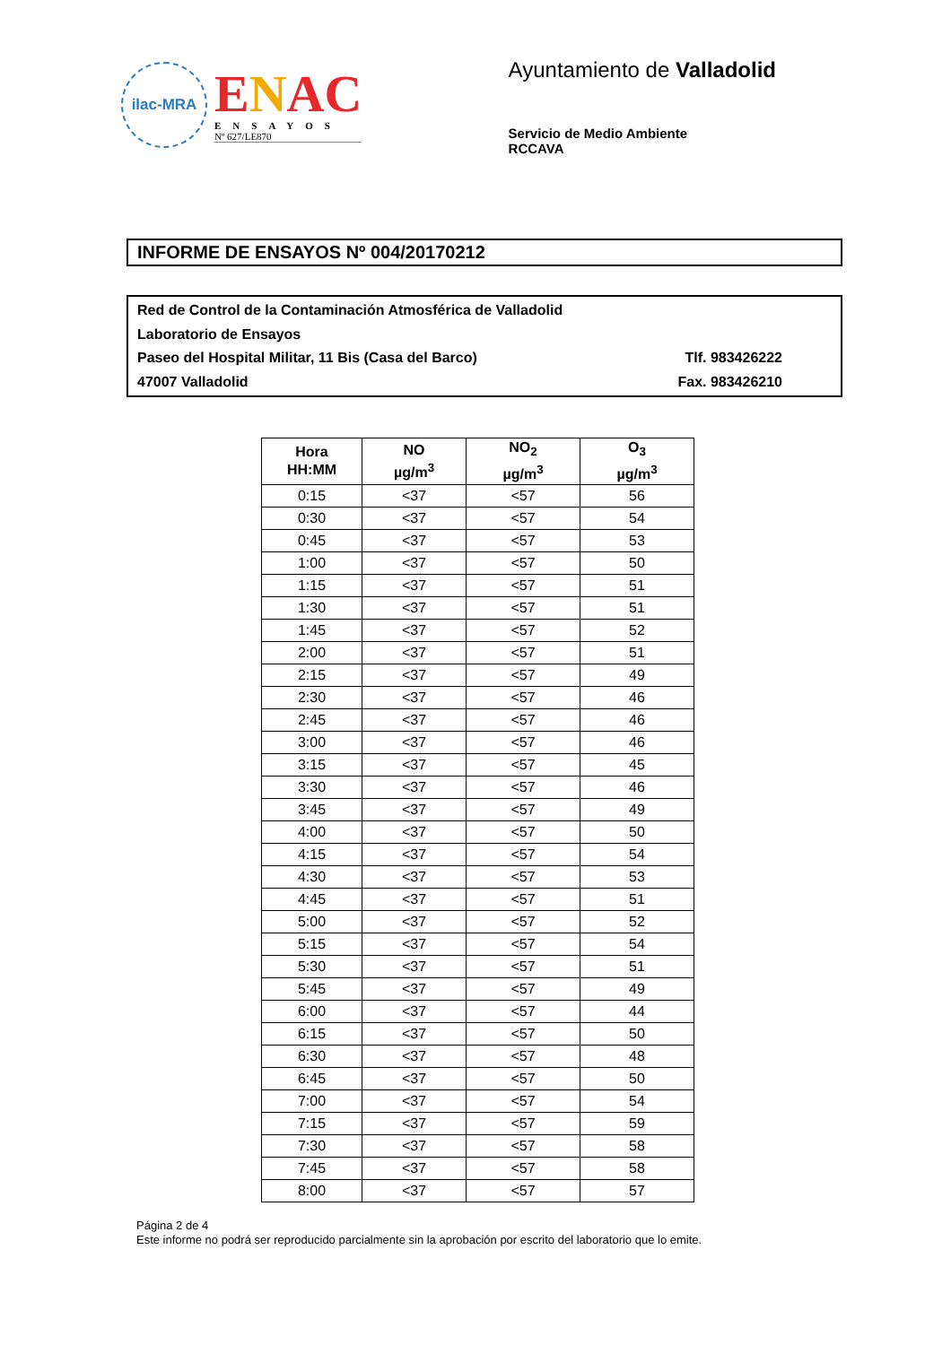ilac-MRA
ENAC
ENSAYOS
Nº 627/LE870
Ayuntamiento de Valladolid
Servicio de Medio Ambiente
RCCAVA
INFORME DE ENSAYOS Nº 004/20170212
Red de Control de la Contaminación Atmosférica de Valladolid
Laboratorio de Ensayos
Paseo del Hospital Militar, 11 Bis (Casa del Barco) Tlf. 983426222
47007 Valladolid Fax. 983426210
| Hora HH:MM | NO µg/m<sup>3</sup> | NO<sub>2</sub> µg/m<sup>3</sup> | O<sub>3</sub> µg/m<sup>3</sup> |
| --- | --- | --- | --- |
| 0:15 | <37 | <57 | 56 |
| 0:30 | <37 | <57 | 54 |
| 0:45 | <37 | <57 | 53 |
| 1:00 | <37 | <57 | 50 |
| 1:15 | <37 | <57 | 51 |
| 1:30 | <37 | <57 | 51 |
| 1:45 | <37 | <57 | 52 |
| 2:00 | <37 | <57 | 51 |
| 2:15 | <37 | <57 | 49 |
| 2:30 | <37 | <57 | 46 |
| 2:45 | <37 | <57 | 46 |
| 3:00 | <37 | <57 | 46 |
| 3:15 | <37 | <57 | 45 |
| 3:30 | <37 | <57 | 46 |
| 3:45 | <37 | <57 | 49 |
| 4:00 | <37 | <57 | 50 |
| 4:15 | <37 | <57 | 54 |
| 4:30 | <37 | <57 | 53 |
| 4:45 | <37 | <57 | 51 |
| 5:00 | <37 | <57 | 52 |
| 5:15 | <37 | <57 | 54 |
| 5:30 | <37 | <57 | 51 |
| 5:45 | <37 | <57 | 49 |
| 6:00 | <37 | <57 | 44 |
| 6:15 | <37 | <57 | 50 |
| 6:30 | <37 | <57 | 48 |
| 6:45 | <37 | <57 | 50 |
| 7:00 | <37 | <57 | 54 |
| 7:15 | <37 | <57 | 59 |
| 7:30 | <37 | <57 | 58 |
| 7:45 | <37 | <57 | 58 |
| 8:00 | <37 | <57 | 57 |
Página 2 de 4
Este informe no podrá ser reproducido parcialmente sin la aprobación por escrito del laboratorio que lo emite.